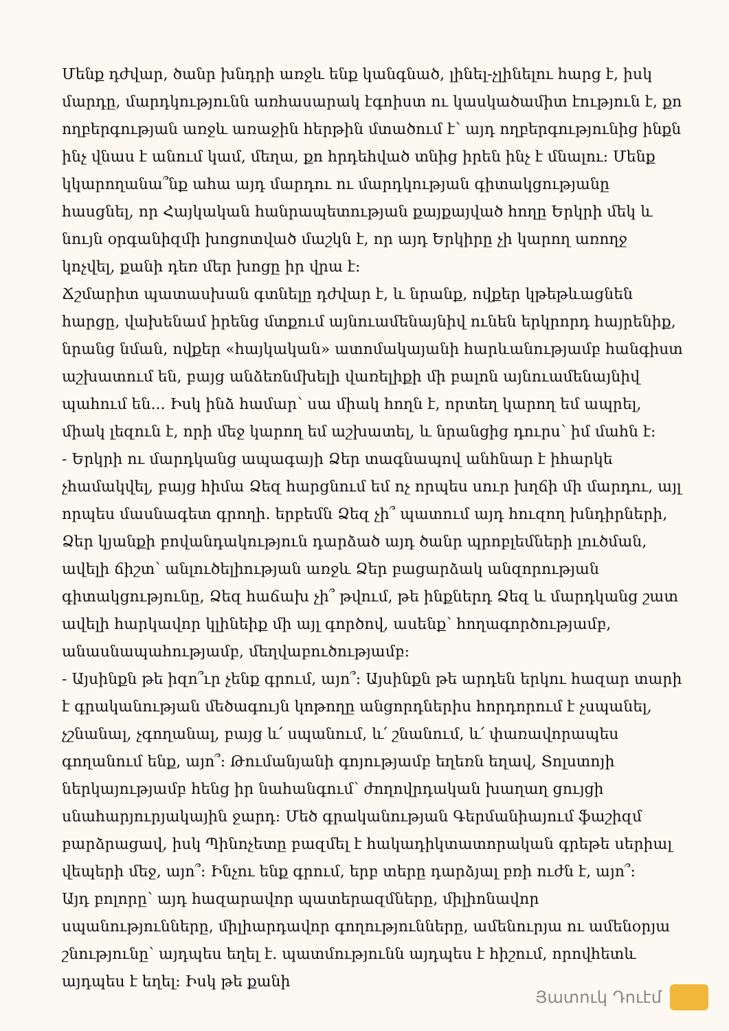Մենք դժվար, ծանր խնդրի առջև ենք կանգնած, լինել-չլինելու հարց է, իսկ մարդը, մարդկությունն առհասարակ էգոիստ ու կասկածամիտ էություն է, քո ողբերգության առջև առաջին հերթին մտածում է՝ այդ ողբերգությունից ինքն ինչ վնաս է անում կամ, մեղա, քո հրդեհված տնից իրեն ինչ է մնալու: Մենք կկարողանա՞նք ահա այդ մարդու ու մարդկության գիտակցությանը հասցնել, որ Հայկական հանրապետության քայքայված հողը Երկրի մեկ և նույն օրգանիզմի խոցոտված մաշկն է, որ այդ Երկիրը չի կարող առողջ կոչվել, քանի դեռ մեր խոցը իր վրա է:
Ճշմարիտ պատասխան գտնելը դժվար է, և նրանք, ովքեր կթեթևացնեն հարցը, վախենամ իրենց մտքում այնուամենայնիվ ունեն երկրորդ հայրենիք, նրանց նման, ովքեր «հայկական» ատոմակայանի հարևանությամբ հանգիստ աշխատում են, բայց անձեռնմխելի վառելիքի մի բալոն այնուամենայնիվ պահում են... Իսկ ինձ համար՝ սա միակ հողն է, որտեղ կարող եմ ապրել, միակ լեզուն է, որի մեջ կարող եմ աշխատել, և նրանցից դուրս՝ իմ մահն է:
- Երկրի ու մարդկանց ապագայի Ձեր տագնապով անհնար է իհարկե չհամակվել, բայց հիմա Ձեզ հարցնում եմ ոչ որպես սուր խղճի մի մարդու, այլ որպես մասնագետ գրողի. երբեմն Ձեզ չի՞ պատում այդ հուզող խնդիրների, Ձեր կյանքի բովանդակություն դարձած այդ ծանր պրոբլեմների լուծման, ավելի ճիշտ՝ անլուծելիության առջև Ձեր բացարձակ անզորության գիտակցությունը, Ձեզ հաճախ չի՞ թվում, թե ինքներդ Ձեզ և մարդկանց շատ ավելի հարկավոր կլինեիք մի այլ գործով, ասենք՝ հողագործությամբ, անասնապահությամբ, մեղվաբուծությամբ:
- Այսինքն թե իզո՞ւր չենք գրում, այո՞: Այսինքն թե արդեն երկու հազար տարի է գրականության մեծագույն կոթողը անցորդներիս հորդորում է չսպանել, չշնանալ, չգողանալ, բայց և՛ սպանում, և՛ շնանում, և՛ փառավորապես գողանում ենք, այո՞: Թումանյանի գոյությամբ եղեռն եղավ, Տոլստոյի ներկայությամբ հենց իր նահանգում՝ ժողովրդական խաղաղ ցույցի սնահարյուրյակային ջարդ: Մեծ գրականության Գերմանիայում ֆաշիզմ բարձրացավ, իսկ Պինոչետը բազմել է հակադիկտատորական գրեթե սերիալ վեպերի մեջ, այո՞: Ինչու ենք գրում, երբ տերը դարձյալ բռի ուժն է, այո՞:
Այդ բոլորը՝ այդ հազարավոր պատերազմները, միլիոնավոր սպանությունները, միլիարդավոր գողությունները, ամենուրյա ու ամենօրյա շնությունը՝ այդպես եղել է. պատմությունն այդպես է հիշում, որովհետև այդպես է եղել: Իսկ թե քանի
Յատուկ Դուէմ